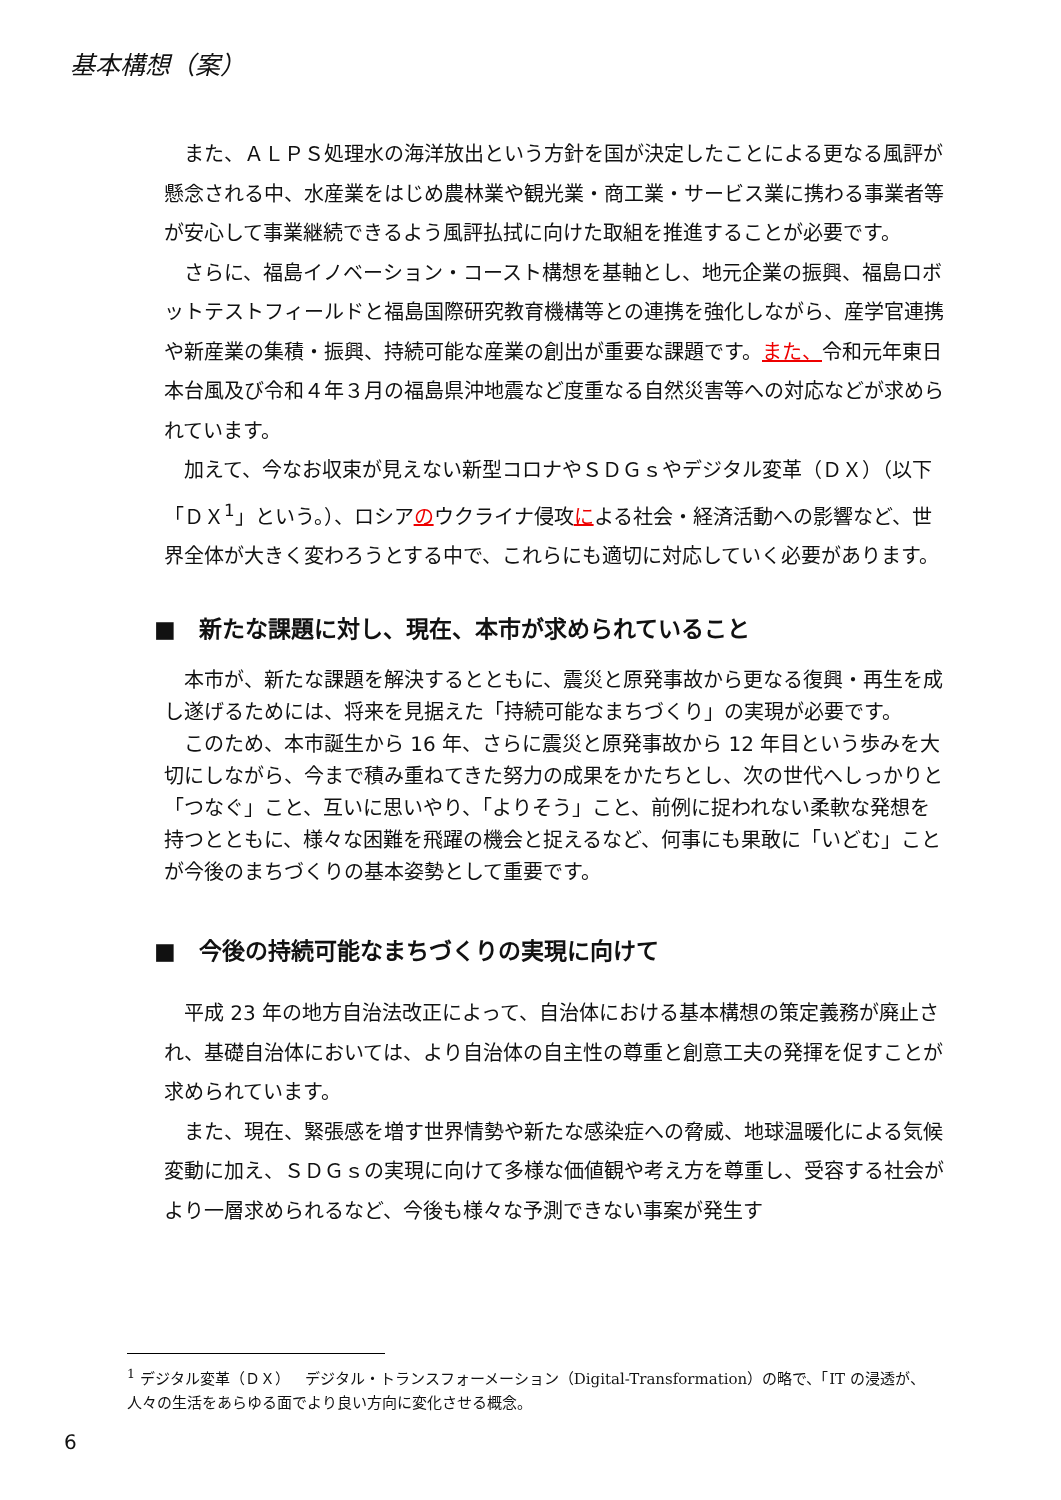基本構想（案）
また、ＡＬＰＳ処理水の海洋放出という方針を国が決定したことによる更なる風評が懸念される中、水産業をはじめ農林業や観光業・商工業・サービス業に携わる事業者等が安心して事業継続できるよう風評払拭に向けた取組を推進することが必要です。
さらに、福島イノベーション・コースト構想を基軸とし、地元企業の振興、福島ロボットテストフィールドと福島国際研究教育機構等との連携を強化しながら、産学官連携や新産業の集積・振興、持続可能な産業の創出が重要な課題です。また、令和元年東日本台風及び令和４年３月の福島県沖地震など度重なる自然災害等への対応などが求められています。
加えて、今なお収束が見えない新型コロナやＳＤＧｓやデジタル変革（ＤＸ）（以下「ＤＸ<sup>1</sup>」という。）、ロシアのウクライナ侵攻による社会・経済活動への影響など、世界全体が大きく変わろうとする中で、これらにも適切に対応していく必要があります。
■　新たな課題に対し、現在、本市が求められていること
本市が、新たな課題を解決するとともに、震災と原発事故から更なる復興・再生を成し遂げるためには、将来を見据えた「持続可能なまちづくり」の実現が必要です。
このため、本市誕生から 16 年、さらに震災と原発事故から 12 年目という歩みを大切にしながら、今まで積み重ねてきた努力の成果をかたちとし、次の世代へしっかりと「つなぐ」こと、互いに思いやり、「よりそう」こと、前例に捉われない柔軟な発想を持つとともに、様々な困難を飛躍の機会と捉えるなど、何事にも果敢に「いどむ」ことが今後のまちづくりの基本姿勢として重要です。
■　今後の持続可能なまちづくりの実現に向けて
平成 23 年の地方自治法改正によって、自治体における基本構想の策定義務が廃止され、基礎自治体においては、より自治体の自主性の尊重と創意工夫の発揮を促すことが求められています。
また、現在、緊張感を増す世界情勢や新たな感染症への脅威、地球温暖化による気候変動に加え、ＳＤＧｓの実現に向けて多様な価値観や考え方を尊重し、受容する社会がより一層求められるなど、今後も様々な予測できない事案が発生す
<sup>1</sup> デジタル変革（ＤＸ）　デジタル・トランスフォーメーション（Digital-Transformation）の略で、「IT の浸透が、人々の生活をあらゆる面でより良い方向に変化させる概念。
6